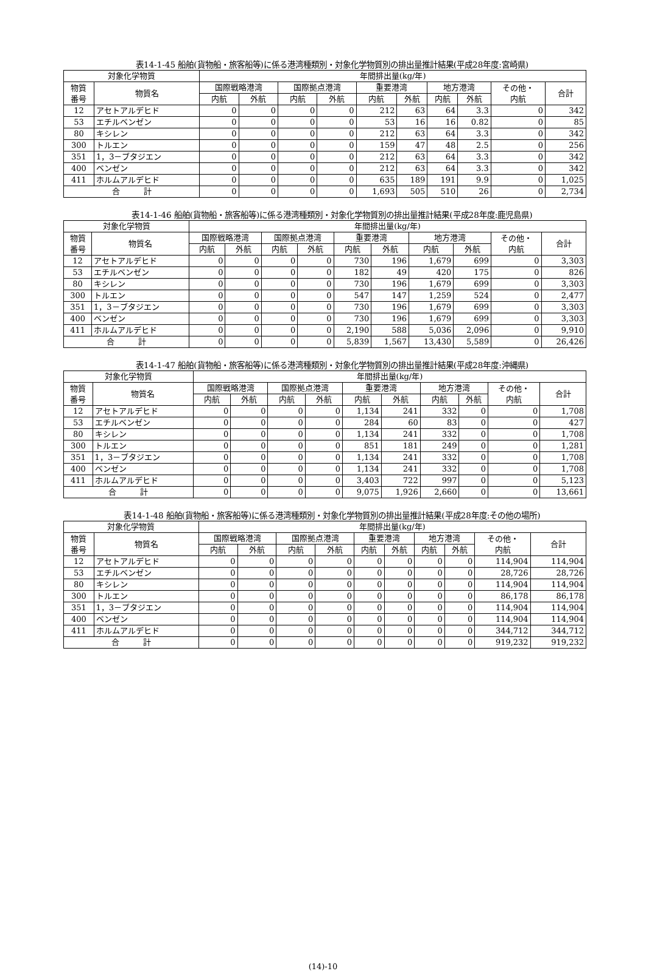表14-1-45 船舶(貨物船・旅客船等)に係る港湾種類別・対象化学物質別の排出量推計結果(平成28年度:宮崎県)
| 対象化学物質 | | 年間排出量(kg/年) | | | | | | | | | |
| --- | --- | --- | --- | --- | --- | --- | --- | --- | --- | --- | --- |
| 物質 番号 | 物質名 | 国際戦略港湾 | | 国際拠点港湾 | | 重要港湾 | | 地方港湾 | | その他・ 内航 | 合計 |
| | | 内航 | 外航 | 内航 | 外航 | 内航 | 外航 | 内航 | 外航 | | |
| 12 | アセトアルデヒド | 0 | 0 | 0 | 0 | 212 | 63 | 64 | 3.3 | 0 | 342 |
| 53 | エチルベンゼン | 0 | 0 | 0 | 0 | 53 | 16 | 16 | 0.82 | 0 | 85 |
| 80 | キシレン | 0 | 0 | 0 | 0 | 212 | 63 | 64 | 3.3 | 0 | 342 |
| 300 | トルエン | 0 | 0 | 0 | 0 | 159 | 47 | 48 | 2.5 | 0 | 256 |
| 351 | 1，3－ブタジエン | 0 | 0 | 0 | 0 | 212 | 63 | 64 | 3.3 | 0 | 342 |
| 400 | ベンゼン | 0 | 0 | 0 | 0 | 212 | 63 | 64 | 3.3 | 0 | 342 |
| 411 | ホルムアルデヒド | 0 | 0 | 0 | 0 | 635 | 189 | 191 | 9.9 | 0 | 1,025 |
| 合 計 | | 0 | 0 | 0 | 0 | 1,693 | 505 | 510 | 26 | 0 | 2,734 |
表14-1-46 船舶(貨物船・旅客船等)に係る港湾種類別・対象化学物質別の排出量推計結果(平成28年度:鹿児島県)
| 対象化学物質 | | 年間排出量(kg/年) | | | | | | | | | |
| --- | --- | --- | --- | --- | --- | --- | --- | --- | --- | --- | --- |
| 物質 番号 | 物質名 | 国際戦略港湾 | | 国際拠点港湾 | | 重要港湾 | | 地方港湾 | | その他・ 内航 | 合計 |
| | | 内航 | 外航 | 内航 | 外航 | 内航 | 外航 | 内航 | 外航 | | |
| 12 | アセトアルデヒド | 0 | 0 | 0 | 0 | 730 | 196 | 1,679 | 699 | 0 | 3,303 |
| 53 | エチルベンゼン | 0 | 0 | 0 | 0 | 182 | 49 | 420 | 175 | 0 | 826 |
| 80 | キシレン | 0 | 0 | 0 | 0 | 730 | 196 | 1,679 | 699 | 0 | 3,303 |
| 300 | トルエン | 0 | 0 | 0 | 0 | 547 | 147 | 1,259 | 524 | 0 | 2,477 |
| 351 | 1，3－ブタジエン | 0 | 0 | 0 | 0 | 730 | 196 | 1,679 | 699 | 0 | 3,303 |
| 400 | ベンゼン | 0 | 0 | 0 | 0 | 730 | 196 | 1,679 | 699 | 0 | 3,303 |
| 411 | ホルムアルデヒド | 0 | 0 | 0 | 0 | 2,190 | 588 | 5,036 | 2,096 | 0 | 9,910 |
| 合 計 | | 0 | 0 | 0 | 0 | 5,839 | 1,567 | 13,430 | 5,589 | 0 | 26,426 |
表14-1-47 船舶(貨物船・旅客船等)に係る港湾種類別・対象化学物質別の排出量推計結果(平成28年度:沖縄県)
| 対象化学物質 | | 年間排出量(kg/年) | | | | | | | | | |
| --- | --- | --- | --- | --- | --- | --- | --- | --- | --- | --- | --- |
| 物質 番号 | 物質名 | 国際戦略港湾 | | 国際拠点港湾 | | 重要港湾 | | 地方港湾 | | その他・ 内航 | 合計 |
| | | 内航 | 外航 | 内航 | 外航 | 内航 | 外航 | 内航 | 外航 | | |
| 12 | アセトアルデヒド | 0 | 0 | 0 | 0 | 1,134 | 241 | 332 | 0 | 0 | 1,708 |
| 53 | エチルベンゼン | 0 | 0 | 0 | 0 | 284 | 60 | 83 | 0 | 0 | 427 |
| 80 | キシレン | 0 | 0 | 0 | 0 | 1,134 | 241 | 332 | 0 | 0 | 1,708 |
| 300 | トルエン | 0 | 0 | 0 | 0 | 851 | 181 | 249 | 0 | 0 | 1,281 |
| 351 | 1，3－ブタジエン | 0 | 0 | 0 | 0 | 1,134 | 241 | 332 | 0 | 0 | 1,708 |
| 400 | ベンゼン | 0 | 0 | 0 | 0 | 1,134 | 241 | 332 | 0 | 0 | 1,708 |
| 411 | ホルムアルデヒド | 0 | 0 | 0 | 0 | 3,403 | 722 | 997 | 0 | 0 | 5,123 |
| 合 計 | | 0 | 0 | 0 | 0 | 9,075 | 1,926 | 2,660 | 0 | 0 | 13,661 |
表14-1-48 船舶(貨物船・旅客船等)に係る港湾種類別・対象化学物質別の排出量推計結果(平成28年度:その他の場所)
| 対象化学物質 | | 年間排出量(kg/年) | | | | | | | | | |
| --- | --- | --- | --- | --- | --- | --- | --- | --- | --- | --- | --- |
| 物質 番号 | 物質名 | 国際戦略港湾 | | 国際拠点港湾 | | 重要港湾 | | 地方港湾 | | その他・ 内航 | 合計 |
| | | 内航 | 外航 | 内航 | 外航 | 内航 | 外航 | 内航 | 外航 | | |
| 12 | アセトアルデヒド | 0 | 0 | 0 | 0 | 0 | 0 | 0 | 0 | 114,904 | 114,904 |
| 53 | エチルベンゼン | 0 | 0 | 0 | 0 | 0 | 0 | 0 | 0 | 28,726 | 28,726 |
| 80 | キシレン | 0 | 0 | 0 | 0 | 0 | 0 | 0 | 0 | 114,904 | 114,904 |
| 300 | トルエン | 0 | 0 | 0 | 0 | 0 | 0 | 0 | 0 | 86,178 | 86,178 |
| 351 | 1，3－ブタジエン | 0 | 0 | 0 | 0 | 0 | 0 | 0 | 0 | 114,904 | 114,904 |
| 400 | ベンゼン | 0 | 0 | 0 | 0 | 0 | 0 | 0 | 0 | 114,904 | 114,904 |
| 411 | ホルムアルデヒド | 0 | 0 | 0 | 0 | 0 | 0 | 0 | 0 | 344,712 | 344,712 |
| 合 計 | | 0 | 0 | 0 | 0 | 0 | 0 | 0 | 0 | 919,232 | 919,232 |
(14)-10